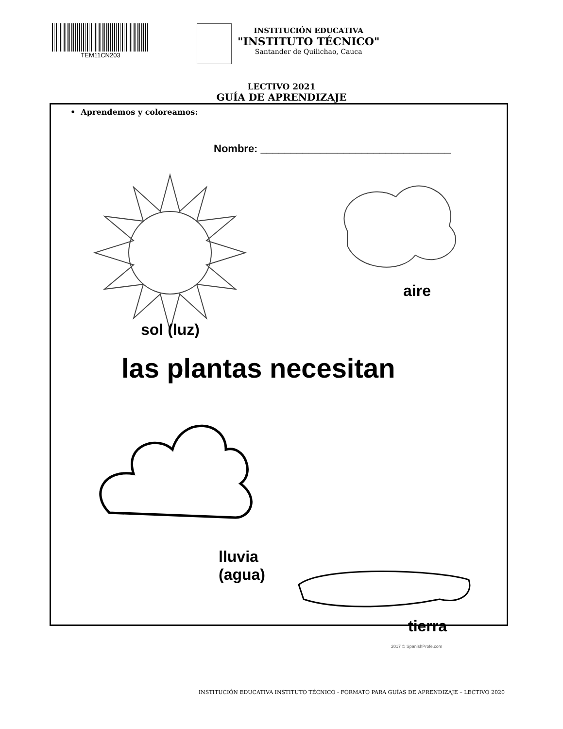TEM11CN203
INSTITUCIÓN EDUCATIVA
"INSTITUTO TÉCNICO"
Santander de Quilichao, Cauca
LECTIVO 2021
GUÍA DE APRENDIZAJE
• Aprendemos y coloreamos:
Nombre: ________________________________
sol (luz)
aire
las plantas necesitan
lluvia
(agua)
tierra
2017 © SpanishProfe.com
INSTITUCIÓN EDUCATIVA INSTITUTO TÉCNICO - FORMATO PARA GUÍAS DE APRENDIZAJE – LECTIVO 2020